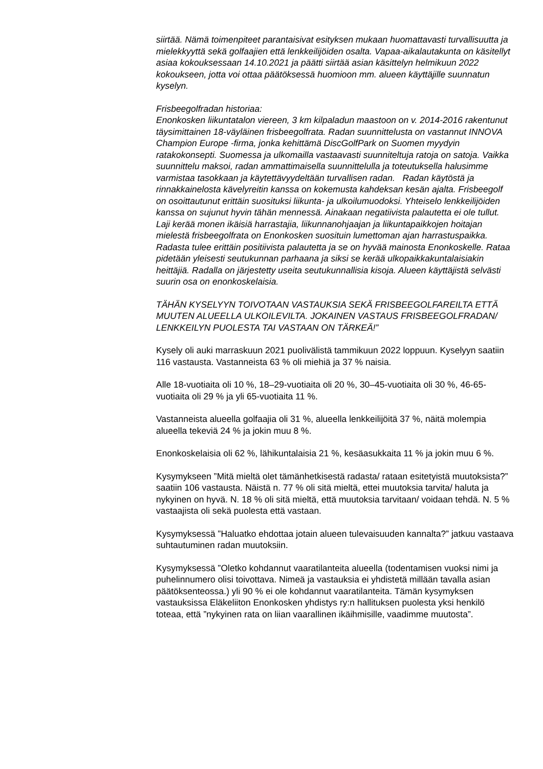siirtää. Nämä toimenpiteet parantaisivat esityksen mukaan huomattavasti turvallisuutta ja mielekkyyttä sekä golfaajien että lenkkeilijöiden osalta. Vapaa-aikalautakunta on käsitellyt asiaa kokouksessaan 14.10.2021 ja päätti siirtää asian käsittelyn helmikuun 2022 kokoukseen, jotta voi ottaa päätöksessä huomioon mm. alueen käyttäjille suunnatun kyselyn.
Frisbeegolfradan historiaa:
Enonkosken liikuntatalon viereen, 3 km kilpaladun maastoon on v. 2014-2016 rakentunut täysimittainen 18-väyläinen frisbeegolfrata. Radan suunnittelusta on vastannut INNOVA Champion Europe -firma, jonka kehittämä DiscGolfPark on Suomen myydyin ratakokonsepti. Suomessa ja ulkomailla vastaavasti suunniteltuja ratoja on satoja. Vaikka suunnittelu maksoi, radan ammattimaisella suunnittelulla ja toteutuksella halusimme varmistaa tasokkaan ja käytettävyydeltään turvallisen radan. Radan käytöstä ja rinnakkainelosta kävelyreitin kanssa on kokemusta kahdeksan kesän ajalta. Frisbeegolf on osoittautunut erittäin suosituksi liikunta- ja ulkoilumuodoksi. Yhteiselo lenkkeilijöiden kanssa on sujunut hyvin tähän mennessä. Ainakaan negatiivista palautetta ei ole tullut. Laji kerää monen ikäisiä harrastajia, liikunnanohjaajan ja liikuntapaikkojen hoitajan mielestä frisbeegolfrata on Enonkosken suosituin lumettoman ajan harrastuspaikka. Radasta tulee erittäin positiivista palautetta ja se on hyvää mainosta Enonkoskelle. Rataa pidetään yleisesti seutukunnan parhaana ja siksi se kerää ulkopaikkakuntalaisiakin heittäjiä. Radalla on järjestetty useita seutukunnallisia kisoja. Alueen käyttäjistä selvästi suurin osa on enonkoskelaisia.
TÄHÄN KYSELYYN TOIVOTAAN VASTAUKSIA SEKÄ FRISBEEGOLFAREILTA ETTÄ MUUTEN ALUEELLA ULKOILEVILTA. JOKAINEN VASTAUS FRISBEEGOLFRADAN/ LENKKEILYN PUOLESTA TAI VASTAAN ON TÄRKEÄ!”
Kysely oli auki marraskuun 2021 puolivälistä tammikuun 2022 loppuun. Kyselyyn saatiin 116 vastausta. Vastanneista 63 % oli miehiä ja 37 % naisia.
Alle 18-vuotiaita oli 10 %, 18–29-vuotiaita oli 20 %, 30–45-vuotiaita oli 30 %, 46-65-vuotiaita oli 29 % ja yli 65-vuotiaita 11 %.
Vastanneista alueella golfaajia oli 31 %, alueella lenkkeilijöitä 37 %, näitä molempia alueella tekeviä 24 % ja jokin muu 8 %.
Enonkoskelaisia oli 62 %, lähikuntalaisia 21 %, kesäasukkaita 11 % ja jokin muu 6 %.
Kysymykseen ”Mitä mieltä olet tämänhetkisestä radasta/ rataan esitetyistä muutoksista?” saatiin 106 vastausta. Näistä n. 77 % oli sitä mieltä, ettei muutoksia tarvita/ haluta ja nykyinen on hyvä. N. 18 % oli sitä mieltä, että muutoksia tarvitaan/ voidaan tehdä. N. 5 % vastaajista oli sekä puolesta että vastaan.
Kysymyksessä ”Haluatko ehdottaa jotain alueen tulevaisuuden kannalta?” jatkuu vastaava suhtautuminen radan muutoksiin.
Kysymyksessä ”Oletko kohdannut vaaratilanteita alueella (todentamisen vuoksi nimi ja puhelinnumero olisi toivottava. Nimeä ja vastauksia ei yhdistetä millään tavalla asian päätöksenteossa.) yli 90 % ei ole kohdannut vaaratilanteita. Tämän kysymyksen vastauksissa Eläkeliiton Enonkosken yhdistys ry:n hallituksen puolesta yksi henkilö toteaa, että ”nykyinen rata on liian vaarallinen ikäihmisille, vaadimme muutosta”.